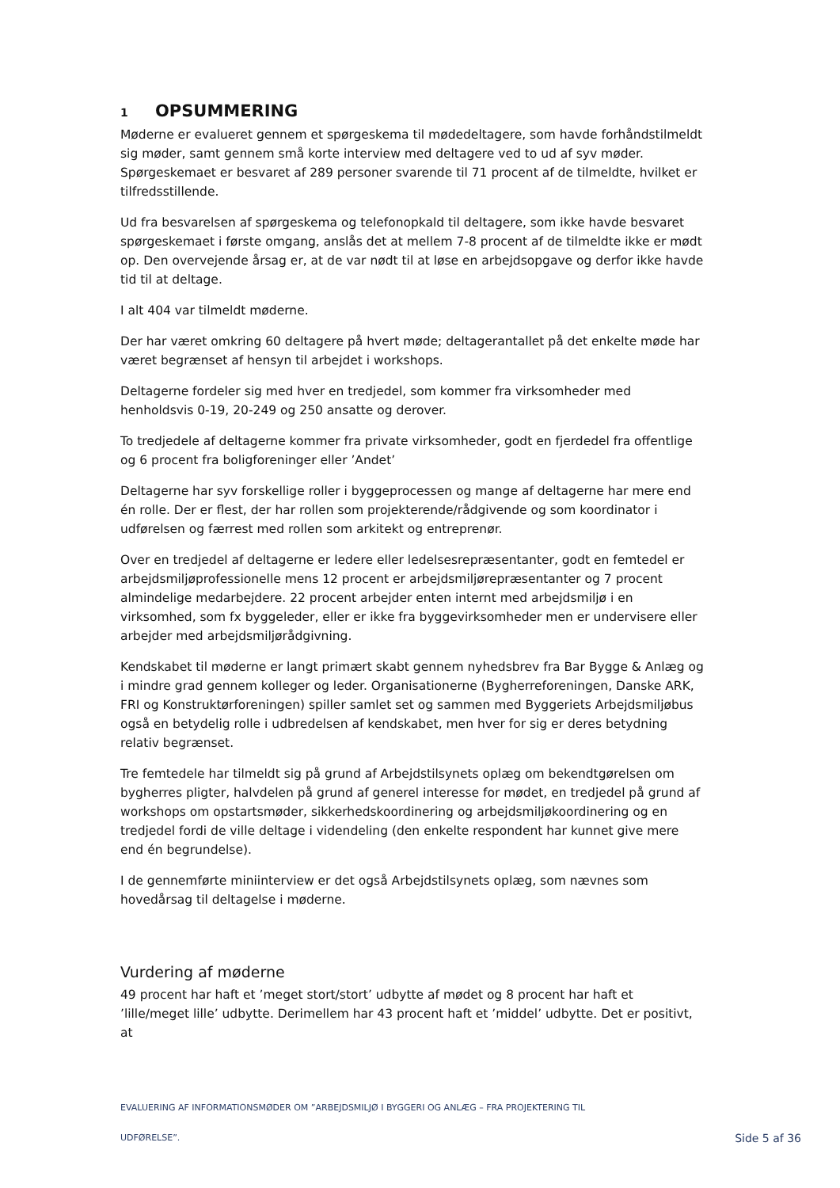1 OPSUMMERING
Møderne er evalueret gennem et spørgeskema til mødedeltagere, som havde forhåndstilmeldt sig møder, samt gennem små korte interview med deltagere ved to ud af syv møder. Spørgeskemaet er besvaret af 289 personer svarende til 71 procent af de tilmeldte, hvilket er tilfredsstillende.
Ud fra besvarelsen af spørgeskema og telefonopkald til deltagere, som ikke havde besvaret spørgeskemaet i første omgang, anslås det at mellem 7-8 procent af de tilmeldte ikke er mødt op. Den overvejende årsag er, at de var nødt til at løse en arbejdsopgave og derfor ikke havde tid til at deltage.
I alt 404 var tilmeldt møderne.
Der har været omkring 60 deltagere på hvert møde; deltagerantallet på det enkelte møde har været begrænset af hensyn til arbejdet i workshops.
Deltagerne fordeler sig med hver en tredjedel, som kommer fra virksomheder med henholdsvis 0-19, 20-249 og 250 ansatte og derover.
To tredjedele af deltagerne kommer fra private virksomheder, godt en fjerdedel fra offentlige og 6 procent fra boligforeninger eller ’Andet’
Deltagerne har syv forskellige roller i byggeprocessen og mange af deltagerne har mere end én rolle. Der er flest, der har rollen som projekterende/rådgivende og som koordinator i udførelsen og færrest med rollen som arkitekt og entreprenør.
Over en tredjedel af deltagerne er ledere eller ledelsesrepræsentanter, godt en femtedel er arbejdsmiljøprofessionelle mens 12 procent er arbejdsmiljørepræsentanter og 7 procent almindelige medarbejdere. 22 procent arbejder enten internt med arbejdsmiljø i en virksomhed, som fx byggeleder, eller er ikke fra byggevirksomheder men er undervisere eller arbejder med arbejdsmiljørådgivning.
Kendskabet til møderne er langt primært skabt gennem nyhedsbrev fra Bar Bygge & Anlæg og i mindre grad gennem kolleger og leder. Organisationerne (Bygherreforeningen, Danske ARK, FRI og Konstruktørforeningen) spiller samlet set og sammen med Byggeriets Arbejdsmiljøbus også en betydelig rolle i udbredelsen af kendskabet, men hver for sig er deres betydning relativ begrænset.
Tre femtedele har tilmeldt sig på grund af Arbejdstilsynets oplæg om bekendtgørelsen om bygherres pligter, halvdelen på grund af generel interesse for mødet, en tredjedel på grund af workshops om opstartsmøder, sikkerhedskoordinering og arbejdsmiljøkoordinering og en tredjedel fordi de ville deltage i videndeling (den enkelte respondent har kunnet give mere end én begrundelse).
I de gennemførte miniinterview er det også Arbejdstilsynets oplæg, som nævnes som hovedårsag til deltagelse i møderne.
Vurdering af møderne
49 procent har haft et ’meget stort/stort’ udbytte af mødet og 8 procent har haft et ’lille/meget lille’ udbytte. Derimellem har 43 procent haft et ’middel’ udbytte. Det er positivt, at
EVALUERING AF INFORMATIONSMØDER OM ”ARBEJDSMILJØ I BYGGERI OG ANLÆG – FRA PROJEKTERING TIL
UDFØRELSE”. Side 5 af 36